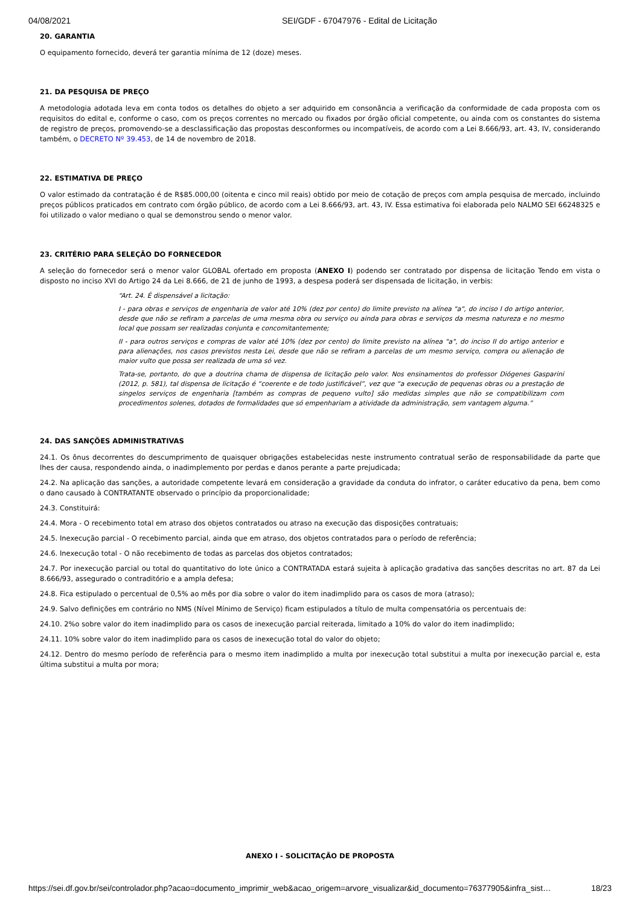04/08/2021 SEI/GDF - 67047976 - Edital de Licitação
20. GARANTIA
O equipamento fornecido, deverá ter garantia mínima de 12 (doze) meses.
21. DA PESQUISA DE PREÇO
A metodologia adotada leva em conta todos os detalhes do objeto a ser adquirido em consonância a verificação da conformidade de cada proposta com os requisitos do edital e, conforme o caso, com os preços correntes no mercado ou fixados por órgão oficial competente, ou ainda com os constantes do sistema de registro de preços, promovendo-se a desclassificação das propostas desconformes ou incompatíveis, de acordo com a Lei 8.666/93, art. 43, IV, considerando também, o DECRETO Nº 39.453, de 14 de novembro de 2018.
22. ESTIMATIVA DE PREÇO
O valor estimado da contratação é de R$85.000,00 (oitenta e cinco mil reais) obtido por meio de cotação de preços com ampla pesquisa de mercado, incluindo preços públicos praticados em contrato com órgão público, de acordo com a Lei 8.666/93, art. 43, IV. Essa estimativa foi elaborada pelo NALMO SEI 66248325 e foi utilizado o valor mediano o qual se demonstrou sendo o menor valor.
23. CRITÉRIO PARA SELEÇÃO DO FORNECEDOR
A seleção do fornecedor será o menor valor GLOBAL ofertado em proposta (ANEXO I) podendo ser contratado por dispensa de licitação Tendo em vista o disposto no inciso XVI do Artigo 24 da Lei 8.666, de 21 de junho de 1993, a despesa poderá ser dispensada de licitação, in verbis:
“Art. 24. É dispensável a licitação:
I - para obras e serviços de engenharia de valor até 10% (dez por cento) do limite previsto na alínea "a", do inciso I do artigo anterior, desde que não se refiram a parcelas de uma mesma obra ou serviço ou ainda para obras e serviços da mesma natureza e no mesmo local que possam ser realizadas conjunta e concomitantemente;
II - para outros serviços e compras de valor até 10% (dez por cento) do limite previsto na alínea "a", do inciso II do artigo anterior e para alienações, nos casos previstos nesta Lei, desde que não se refiram a parcelas de um mesmo serviço, compra ou alienação de maior vulto que possa ser realizada de uma só vez.
Trata-se, portanto, do que a doutrina chama de dispensa de licitação pelo valor. Nos ensinamentos do professor Diógenes Gasparini (2012, p. 581), tal dispensa de licitação é “coerente e de todo justificável”, vez que “a execução de pequenas obras ou a prestação de singelos serviços de engenharia [também as compras de pequeno vulto] são medidas simples que não se compatibilizam com procedimentos solenes, dotados de formalidades que só empenhariam a atividade da administração, sem vantagem alguma.”
24. DAS SANÇÕES ADMINISTRATIVAS
24.1. Os ônus decorrentes do descumprimento de quaisquer obrigações estabelecidas neste instrumento contratual serão de responsabilidade da parte que lhes der causa, respondendo ainda, o inadimplemento por perdas e danos perante a parte prejudicada;
24.2. Na aplicação das sanções, a autoridade competente levará em consideração a gravidade da conduta do infrator, o caráter educativo da pena, bem como o dano causado à CONTRATANTE observado o princípio da proporcionalidade;
24.3. Constituirá:
24.4. Mora - O recebimento total em atraso dos objetos contratados ou atraso na execução das disposições contratuais;
24.5. Inexecução parcial - O recebimento parcial, ainda que em atraso, dos objetos contratados para o período de referência;
24.6. Inexecução total - O não recebimento de todas as parcelas dos objetos contratados;
24.7. Por inexecução parcial ou total do quantitativo do lote único a CONTRATADA estará sujeita à aplicação gradativa das sanções descritas no art. 87 da Lei 8.666/93, assegurado o contraditório e a ampla defesa;
24.8. Fica estipulado o percentual de 0,5% ao mês por dia sobre o valor do item inadimplido para os casos de mora (atraso);
24.9. Salvo definições em contrário no NMS (Nível Mínimo de Serviço) ficam estipulados a título de multa compensatória os percentuais de:
24.10. 2%o sobre valor do item inadimplido para os casos de inexecução parcial reiterada, limitado a 10% do valor do item inadimplido;
24.11. 10% sobre valor do item inadimplido para os casos de inexecução total do valor do objeto;
24.12. Dentro do mesmo período de referência para o mesmo item inadimplido a multa por inexecução total substitui a multa por inexecução parcial e, esta última substitui a multa por mora;
ANEXO I - SOLICITAÇÃO DE PROPOSTA
https://sei.df.gov.br/sei/controlador.php?acao=documento_imprimir_web&acao_origem=arvore_visualizar&id_documento=76377905&infra_sist… 18/23